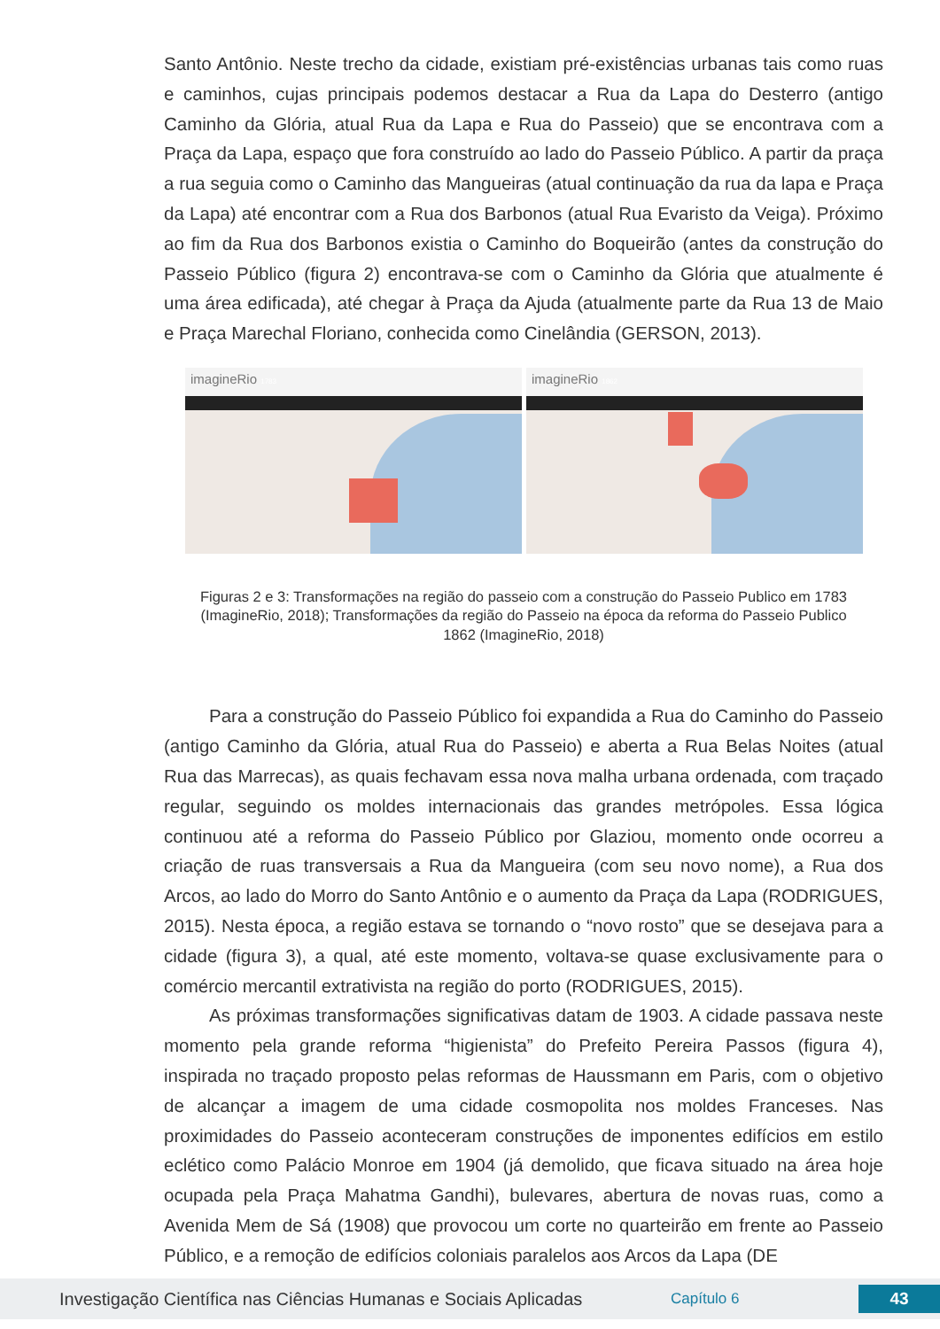Santo Antônio. Neste trecho da cidade, existiam pré-existências urbanas tais como ruas e caminhos, cujas principais podemos destacar a Rua da Lapa do Desterro (antigo Caminho da Glória, atual Rua da Lapa e Rua do Passeio) que se encontrava com a Praça da Lapa, espaço que fora construído ao lado do Passeio Público. A partir da praça a rua seguia como o Caminho das Mangueiras (atual continuação da rua da lapa e Praça da Lapa) até encontrar com a Rua dos Barbonos (atual Rua Evaristo da Veiga). Próximo ao fim da Rua dos Barbonos existia o Caminho do Boqueirão (antes da construção do Passeio Público (figura 2) encontrava-se com o Caminho da Glória que atualmente é uma área edificada), até chegar à Praça da Ajuda (atualmente parte da Rua 13 de Maio e Praça Marechal Floriano, conhecida como Cinelândia (GERSON, 2013).
imagineRio 1783
imagineRio 1862
Figuras 2 e 3: Transformações na região do passeio com a construção do Passeio Publico em 1783 (ImagineRio, 2018); Transformações da região do Passeio na época da reforma do Passeio Publico 1862 (ImagineRio, 2018)
Para a construção do Passeio Público foi expandida a Rua do Caminho do Passeio (antigo Caminho da Glória, atual Rua do Passeio) e aberta a Rua Belas Noites (atual Rua das Marrecas), as quais fechavam essa nova malha urbana ordenada, com traçado regular, seguindo os moldes internacionais das grandes metrópoles. Essa lógica continuou até a reforma do Passeio Público por Glaziou, momento onde ocorreu a criação de ruas transversais a Rua da Mangueira (com seu novo nome), a Rua dos Arcos, ao lado do Morro do Santo Antônio e o aumento da Praça da Lapa (RODRIGUES, 2015). Nesta época, a região estava se tornando o “novo rosto” que se desejava para a cidade (figura 3), a qual, até este momento, voltava-se quase exclusivamente para o comércio mercantil extrativista na região do porto (RODRIGUES, 2015).
As próximas transformações significativas datam de 1903. A cidade passava neste momento pela grande reforma “higienista” do Prefeito Pereira Passos (figura 4), inspirada no traçado proposto pelas reformas de Haussmann em Paris, com o objetivo de alcançar a imagem de uma cidade cosmopolita nos moldes Franceses. Nas proximidades do Passeio aconteceram construções de imponentes edifícios em estilo eclético como Palácio Monroe em 1904 (já demolido, que ficava situado na área hoje ocupada pela Praça Mahatma Gandhi), bulevares, abertura de novas ruas, como a Avenida Mem de Sá (1908) que provocou um corte no quarteirão em frente ao Passeio Público, e a remoção de edifícios coloniais paralelos aos Arcos da Lapa (DE
Investigação Científica nas Ciências Humanas e Sociais Aplicadas Capítulo 6 43